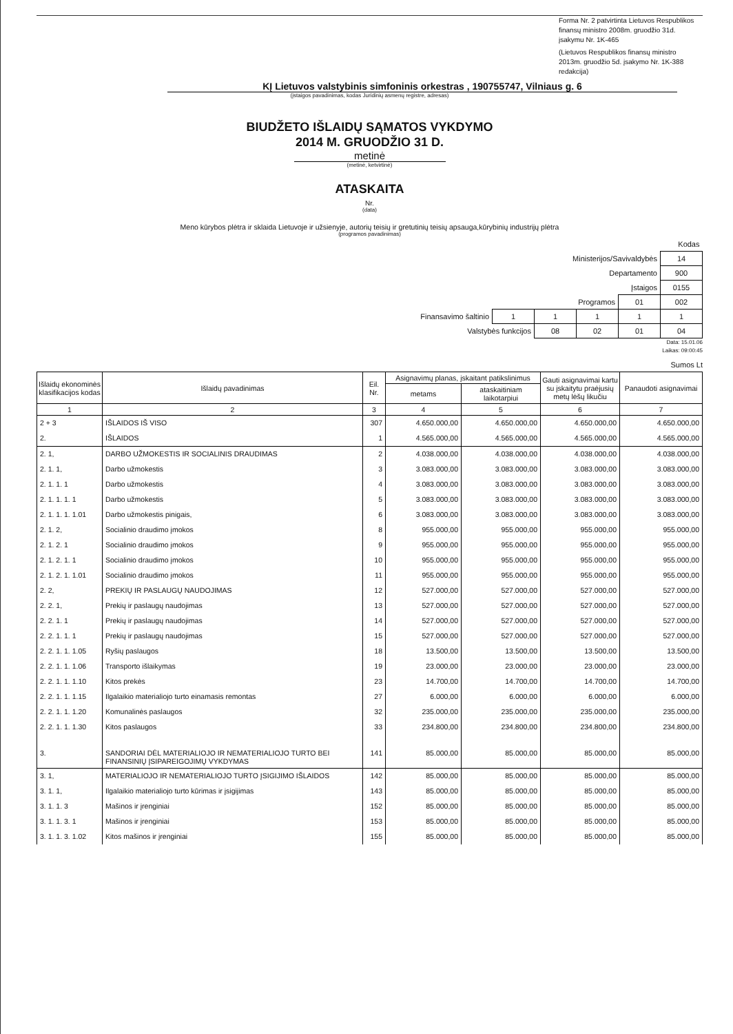Forma Nr. 2 patvirtinta Lietuvos Respublikos finansų ministro 2008m. gruodžio 31d. įsakymu Nr. 1K-465
(Lietuvos Respublikos finansų ministro
2013m. gruodžio 5d. įsakymo Nr. 1K-388 redakcija)
KĮ Lietuvos valstybinis simfoninis orkestras , 190755747, Vilniaus g. 6
(įstaigos pavadinimas, kodas Juridinių asmenų registre, adresas)
BIUDŽETO IŠLAIDŲ SĄMATOS VYKDYMO
2014 M. GRUODŽIO 31 D.
metinė
(metinė, ketvirtinė)
ATASKAITA
Nr.
(data)
Meno kūrybos plėtra ir sklaida Lietuvoje ir užsienyje, autorių teisių ir gretutinių teisių apsauga,kūrybinių industrijų plėtra
(programos pavadinimas)
| | | | | | Kodas |
| Ministerijos/Savivaldybės | | | | | 14 |
| Departamento | | | | | 900 |
| Įstaigos | | | | | 0155 |
| Programos | | | | 01 | 002 |
| Finansavimo šaltinio | 1 | 1 | 1 | 1 | 1 |
| Valstybės funkcijos | | 08 | 02 | 01 | 04 |
Data: 15.01.06
Laikas: 09:00:45
Sumos Lt
| Išlaidų ekonominės klasifikacijos kodas | Išlaidų pavadinimas | Eil. Nr. | Asignavimų planas, įskaitant patikslinimus | | Gauti asignavimai kartu su įskaitytu praėjusių metų lėšų likučiu | Panaudoti asignavimai |
| --- | --- | --- | --- | --- | --- | --- |
| | | | metams | ataskaitiniam laikotarpiui | | |
| 1 | 2 | 3 | 4 | 5 | 6 | 7 |
| 2 + 3 | IŠLAIDOS IŠ VISO | 307 | 4.650.000,00 | 4.650.000,00 | 4.650.000,00 | 4.650.000,00 |
| 2. | IŠLAIDOS | 1 | 4.565.000,00 | 4.565.000,00 | 4.565.000,00 | 4.565.000,00 |
| 2. 1, | DARBO UŽMOKESTIS IR SOCIALINIS DRAUDIMAS | 2 | 4.038.000,00 | 4.038.000,00 | 4.038.000,00 | 4.038.000,00 |
| 2. 1. 1, | Darbo užmokestis | 3 | 3.083.000,00 | 3.083.000,00 | 3.083.000,00 | 3.083.000,00 |
| 2. 1. 1. 1 | Darbo užmokestis | 4 | 3.083.000,00 | 3.083.000,00 | 3.083.000,00 | 3.083.000,00 |
| 2. 1. 1. 1. 1 | Darbo užmokestis | 5 | 3.083.000,00 | 3.083.000,00 | 3.083.000,00 | 3.083.000,00 |
| 2. 1. 1. 1. 1.01 | Darbo užmokestis pinigais, | 6 | 3.083.000,00 | 3.083.000,00 | 3.083.000,00 | 3.083.000,00 |
| 2. 1. 2, | Socialinio draudimo įmokos | 8 | 955.000,00 | 955.000,00 | 955.000,00 | 955.000,00 |
| 2. 1. 2. 1 | Socialinio draudimo įmokos | 9 | 955.000,00 | 955.000,00 | 955.000,00 | 955.000,00 |
| 2. 1. 2. 1. 1 | Socialinio draudimo įmokos | 10 | 955.000,00 | 955.000,00 | 955.000,00 | 955.000,00 |
| 2. 1. 2. 1. 1.01 | Socialinio draudimo įmokos | 11 | 955.000,00 | 955.000,00 | 955.000,00 | 955.000,00 |
| 2. 2, | PREKIŲ IR PASLAUGŲ NAUDOJIMAS | 12 | 527.000,00 | 527.000,00 | 527.000,00 | 527.000,00 |
| 2. 2. 1, | Prekių ir paslaugų naudojimas | 13 | 527.000,00 | 527.000,00 | 527.000,00 | 527.000,00 |
| 2. 2. 1. 1 | Prekių ir paslaugų naudojimas | 14 | 527.000,00 | 527.000,00 | 527.000,00 | 527.000,00 |
| 2. 2. 1. 1. 1 | Prekių ir paslaugų naudojimas | 15 | 527.000,00 | 527.000,00 | 527.000,00 | 527.000,00 |
| 2. 2. 1. 1. 1.05 | Ryšių paslaugos | 18 | 13.500,00 | 13.500,00 | 13.500,00 | 13.500,00 |
| 2. 2. 1. 1. 1.06 | Transporto išlaikymas | 19 | 23.000,00 | 23.000,00 | 23.000,00 | 23.000,00 |
| 2. 2. 1. 1. 1.10 | Kitos prekės | 23 | 14.700,00 | 14.700,00 | 14.700,00 | 14.700,00 |
| 2. 2. 1. 1. 1.15 | Ilgalaikio materialiojo turto einamasis remontas | 27 | 6.000,00 | 6.000,00 | 6.000,00 | 6.000,00 |
| 2. 2. 1. 1. 1.20 | Komunalinės paslaugos | 32 | 235.000,00 | 235.000,00 | 235.000,00 | 235.000,00 |
| 2. 2. 1. 1. 1.30 | Kitos paslaugos | 33 | 234.800,00 | 234.800,00 | 234.800,00 | 234.800,00 |
| 3. | SANDORIAI DĖL MATERIALIOJO IR NEMATERIALIOJO TURTO BEI FINANSINIŲ ĮSIPAREIGOJIMŲ VYKDYMAS | 141 | 85.000,00 | 85.000,00 | 85.000,00 | 85.000,00 |
| 3. 1, | MATERIALIOJO IR NEMATERIALIOJO TURTO ĮSIGIJIMO IŠLAIDOS | 142 | 85.000,00 | 85.000,00 | 85.000,00 | 85.000,00 |
| 3. 1. 1, | Ilgalaikio materialiojo turto kūrimas ir įsigijimas | 143 | 85.000,00 | 85.000,00 | 85.000,00 | 85.000,00 |
| 3. 1. 1. 3 | Mašinos ir įrenginiai | 152 | 85.000,00 | 85.000,00 | 85.000,00 | 85.000,00 |
| 3. 1. 1. 3. 1 | Mašinos ir įrenginiai | 153 | 85.000,00 | 85.000,00 | 85.000,00 | 85.000,00 |
| 3. 1. 1. 3. 1.02 | Kitos mašinos ir įrenginiai | 155 | 85.000,00 | 85.000,00 | 85.000,00 | 85.000,00 |